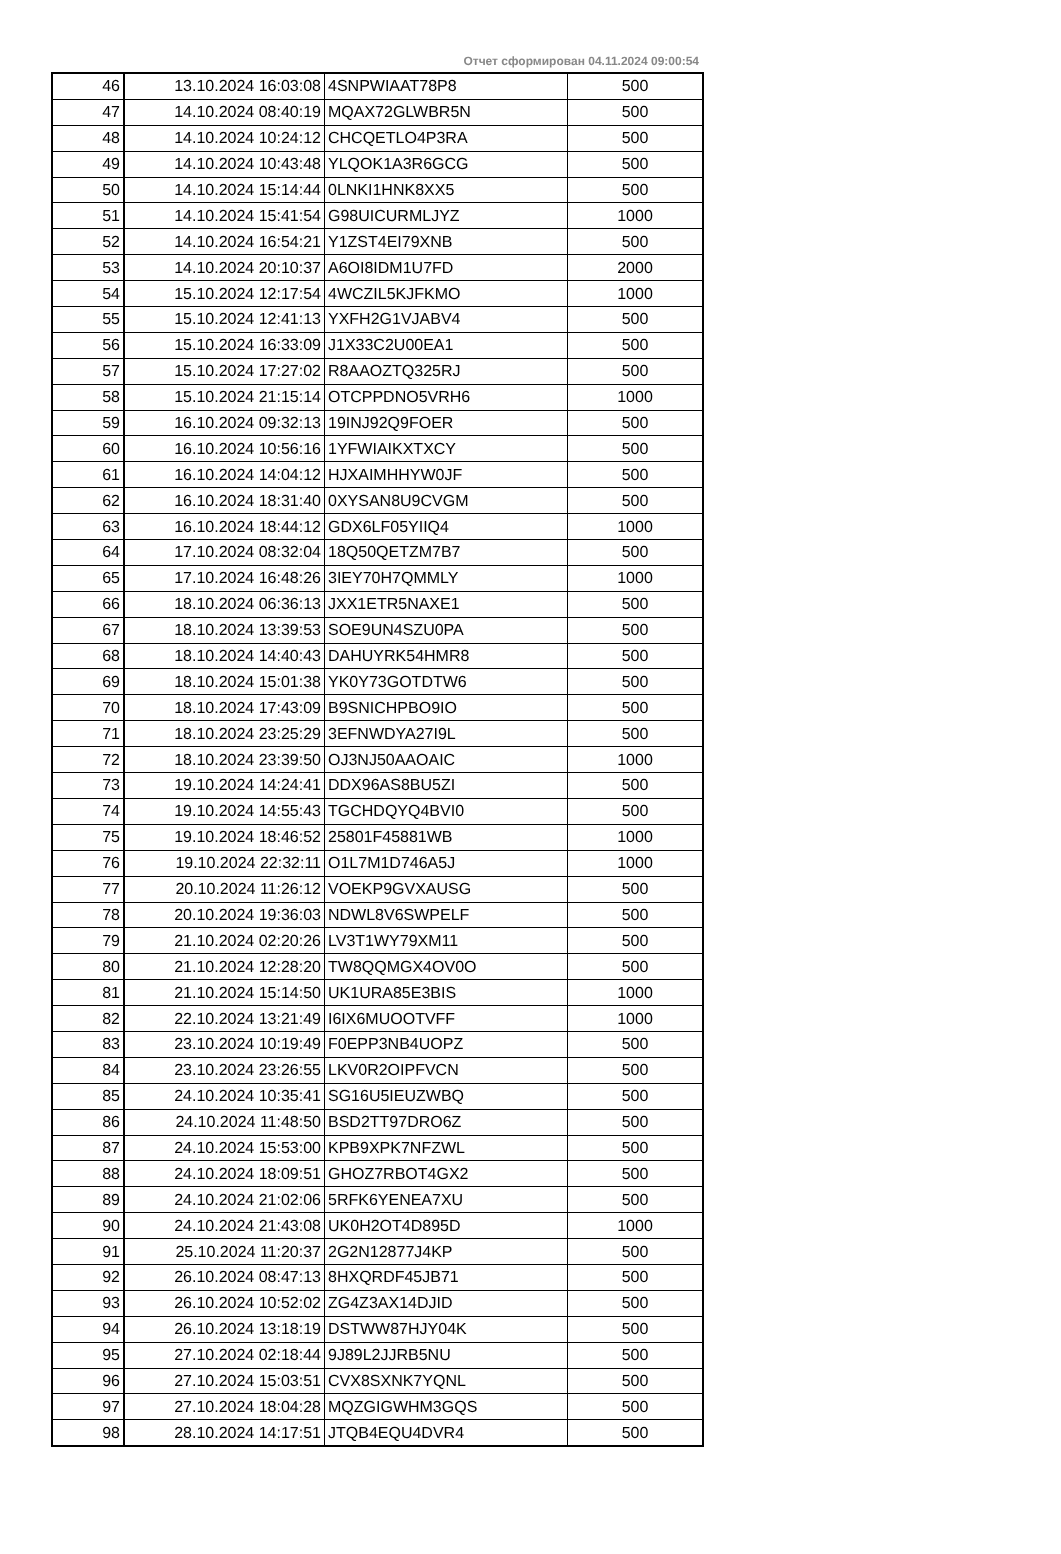Отчет сформирован 04.11.2024 09:00:54
| 46 | 13.10.2024 16:03:08 | 4SNPWIAAT78P8 | 500 |
| 47 | 14.10.2024 08:40:19 | MQAX72GLWBR5N | 500 |
| 48 | 14.10.2024 10:24:12 | CHCQETLO4P3RA | 500 |
| 49 | 14.10.2024 10:43:48 | YLQOK1A3R6GCG | 500 |
| 50 | 14.10.2024 15:14:44 | 0LNKI1HNK8XX5 | 500 |
| 51 | 14.10.2024 15:41:54 | G98UICURMLJYZ | 1000 |
| 52 | 14.10.2024 16:54:21 | Y1ZST4EI79XNB | 500 |
| 53 | 14.10.2024 20:10:37 | A6OI8IDM1U7FD | 2000 |
| 54 | 15.10.2024 12:17:54 | 4WCZIL5KJFKMO | 1000 |
| 55 | 15.10.2024 12:41:13 | YXFH2G1VJABV4 | 500 |
| 56 | 15.10.2024 16:33:09 | J1X33C2U00EA1 | 500 |
| 57 | 15.10.2024 17:27:02 | R8AAOZTQ325RJ | 500 |
| 58 | 15.10.2024 21:15:14 | OTCPPDNO5VRH6 | 1000 |
| 59 | 16.10.2024 09:32:13 | 19INJ92Q9FOER | 500 |
| 60 | 16.10.2024 10:56:16 | 1YFWIAIKXTXCY | 500 |
| 61 | 16.10.2024 14:04:12 | HJXAIMHHYW0JF | 500 |
| 62 | 16.10.2024 18:31:40 | 0XYSAN8U9CVGM | 500 |
| 63 | 16.10.2024 18:44:12 | GDX6LF05YIIQ4 | 1000 |
| 64 | 17.10.2024 08:32:04 | 18Q50QETZM7B7 | 500 |
| 65 | 17.10.2024 16:48:26 | 3IEY70H7QMMLY | 1000 |
| 66 | 18.10.2024 06:36:13 | JXX1ETR5NAXE1 | 500 |
| 67 | 18.10.2024 13:39:53 | SOE9UN4SZU0PA | 500 |
| 68 | 18.10.2024 14:40:43 | DAHUYRK54HMR8 | 500 |
| 69 | 18.10.2024 15:01:38 | YK0Y73GOTDTW6 | 500 |
| 70 | 18.10.2024 17:43:09 | B9SNICHPBO9IO | 500 |
| 71 | 18.10.2024 23:25:29 | 3EFNWDYA27I9L | 500 |
| 72 | 18.10.2024 23:39:50 | OJ3NJ50AAOAIC | 1000 |
| 73 | 19.10.2024 14:24:41 | DDX96AS8BU5ZI | 500 |
| 74 | 19.10.2024 14:55:43 | TGCHDQYQ4BVI0 | 500 |
| 75 | 19.10.2024 18:46:52 | 25801F45881WB | 1000 |
| 76 | 19.10.2024 22:32:11 | O1L7M1D746A5J | 1000 |
| 77 | 20.10.2024 11:26:12 | VOEKP9GVXAUSG | 500 |
| 78 | 20.10.2024 19:36:03 | NDWL8V6SWPELF | 500 |
| 79 | 21.10.2024 02:20:26 | LV3T1WY79XM11 | 500 |
| 80 | 21.10.2024 12:28:20 | TW8QQMGX4OV0O | 500 |
| 81 | 21.10.2024 15:14:50 | UK1URA85E3BIS | 1000 |
| 82 | 22.10.2024 13:21:49 | I6IX6MUOOTVFF | 1000 |
| 83 | 23.10.2024 10:19:49 | F0EPP3NB4UOPZ | 500 |
| 84 | 23.10.2024 23:26:55 | LKV0R2OIPFVCN | 500 |
| 85 | 24.10.2024 10:35:41 | SG16U5IEUZWBQ | 500 |
| 86 | 24.10.2024 11:48:50 | BSD2TT97DRO6Z | 500 |
| 87 | 24.10.2024 15:53:00 | KPB9XPK7NFZWL | 500 |
| 88 | 24.10.2024 18:09:51 | GHOZ7RBOT4GX2 | 500 |
| 89 | 24.10.2024 21:02:06 | 5RFK6YENEA7XU | 500 |
| 90 | 24.10.2024 21:43:08 | UK0H2OT4D895D | 1000 |
| 91 | 25.10.2024 11:20:37 | 2G2N12877J4KP | 500 |
| 92 | 26.10.2024 08:47:13 | 8HXQRDF45JB71 | 500 |
| 93 | 26.10.2024 10:52:02 | ZG4Z3AX14DJID | 500 |
| 94 | 26.10.2024 13:18:19 | DSTWW87HJY04K | 500 |
| 95 | 27.10.2024 02:18:44 | 9J89L2JJRB5NU | 500 |
| 96 | 27.10.2024 15:03:51 | CVX8SXNK7YQNL | 500 |
| 97 | 27.10.2024 18:04:28 | MQZGIGWHM3GQS | 500 |
| 98 | 28.10.2024 14:17:51 | JTQB4EQU4DVR4 | 500 |